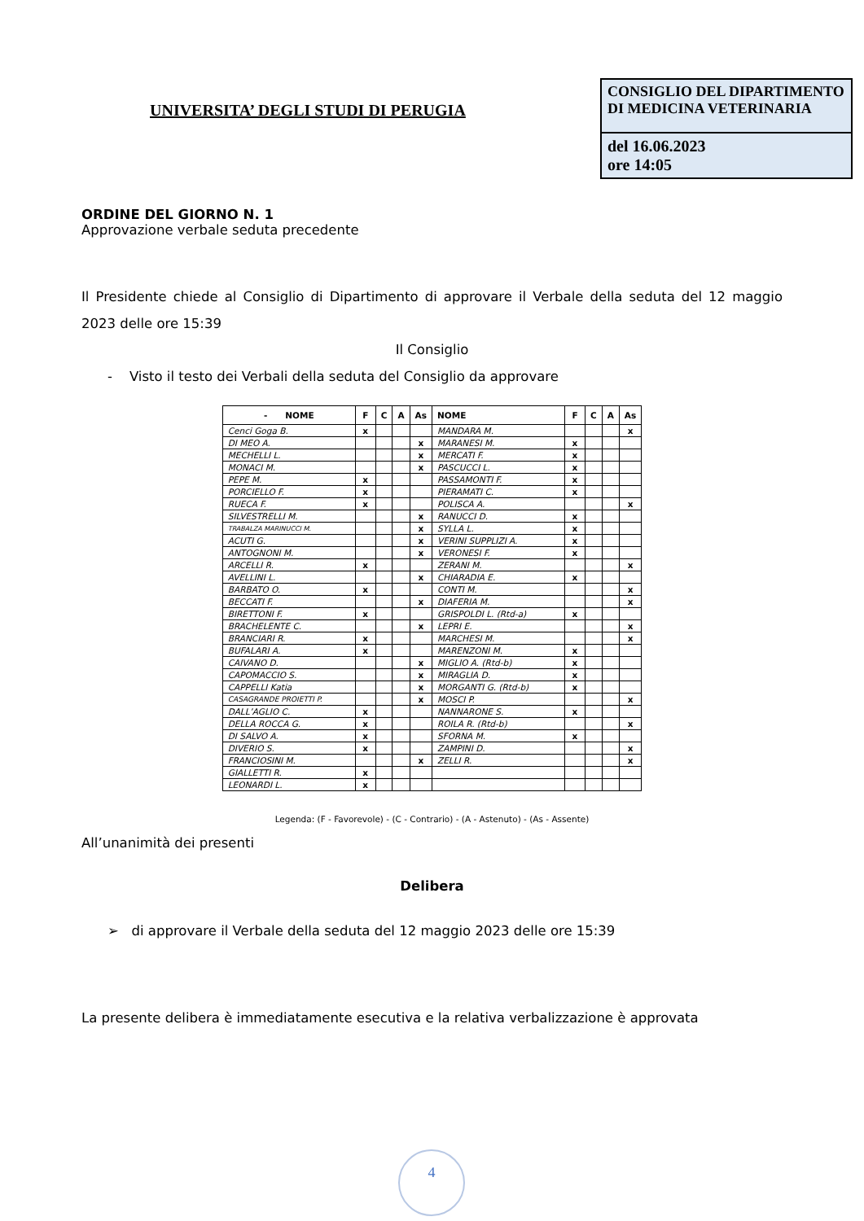UNIVERSITA’ DEGLI STUDI DI PERUGIA
CONSIGLIO DEL DIPARTIMENTO DI MEDICINA VETERINARIA
del 16.06.2023
ore 14:05
ORDINE DEL GIORNO N. 1
Approvazione verbale seduta precedente
Il Presidente chiede al Consiglio di Dipartimento di approvare il Verbale della seduta del 12 maggio 2023 delle ore 15:39
Il Consiglio
- Visto il testo dei Verbali della seduta del Consiglio da approvare
| - NOME | F | C | A | As | NOME | F | C | A | As |
| --- | --- | --- | --- | --- | --- | --- | --- | --- | --- |
| Cenci Goga B. | x | | | | MANDARA M. | | | | x |
| DI MEO A. | | | | x | MARANESI M. | x | | | |
| MECHELLI L. | | | | x | MERCATI F. | x | | | |
| MONACI M. | | | | x | PASCUCCI L. | x | | | |
| PEPE M. | x | | | | PASSAMONTI F. | x | | | |
| PORCIELLO F. | x | | | | PIERAMATI C. | x | | | |
| RUECA F. | x | | | | POLISCA A. | | | | x |
| SILVESTRELLI M. | | | | x | RANUCCI D. | x | | | |
| TRABALZA MARINUCCI M. | | | | x | SYLLA L. | x | | | |
| ACUTI G. | | | | x | VERINI SUPPLIZI A. | x | | | |
| ANTOGNONI M. | | | | x | VERONESI F. | x | | | |
| ARCELLI R. | x | | | | ZERANI M. | | | | x |
| AVELLINI L. | | | | x | CHIARADIA E. | x | | | |
| BARBATO O. | x | | | | CONTI M. | | | | x |
| BECCATI F. | | | | x | DIAFERIA M. | | | | x |
| BIRETTONI F. | x | | | | GRISPOLDI L. (Rtd-a) | x | | | |
| BRACHELENTE C. | | | | x | LEPRI E. | | | | x |
| BRANCIARI R. | x | | | | MARCHESI M. | | | | x |
| BUFALARI A. | x | | | | MARENZONI M. | x | | | |
| CAIVANO D. | | | | x | MIGLIO A. (Rtd-b) | x | | | |
| CAPOMACCIO S. | | | | x | MIRAGLIA D. | x | | | |
| CAPPELLI Katia | | | | x | MORGANTI G. (Rtd-b) | x | | | |
| CASAGRANDE PROIETTI P. | | | | x | MOSCI P. | | | | x |
| DALL’AGLIO C. | x | | | | NANNARONE S. | x | | | |
| DELLA ROCCA G. | x | | | | ROILA R. (Rtd-b) | | | | x |
| DI SALVO A. | x | | | | SFORNA M. | x | | | |
| DIVERIO S. | x | | | | ZAMPINI D. | | | | x |
| FRANCIOSINI M. | | | | x | ZELLI R. | | | | x |
| GIALLETTI R. | x | | | | | | | | |
| LEONARDI L. | x | | | | | | | | |
Legenda: (F - Favorevole) - (C - Contrario) - (A - Astenuto) - (As - Assente)
All’unanimità dei presenti
Delibera
➢ di approvare il Verbale della seduta del 12 maggio 2023 delle ore 15:39
La presente delibera è immediatamente esecutiva e la relativa verbalizzazione è approvata
4